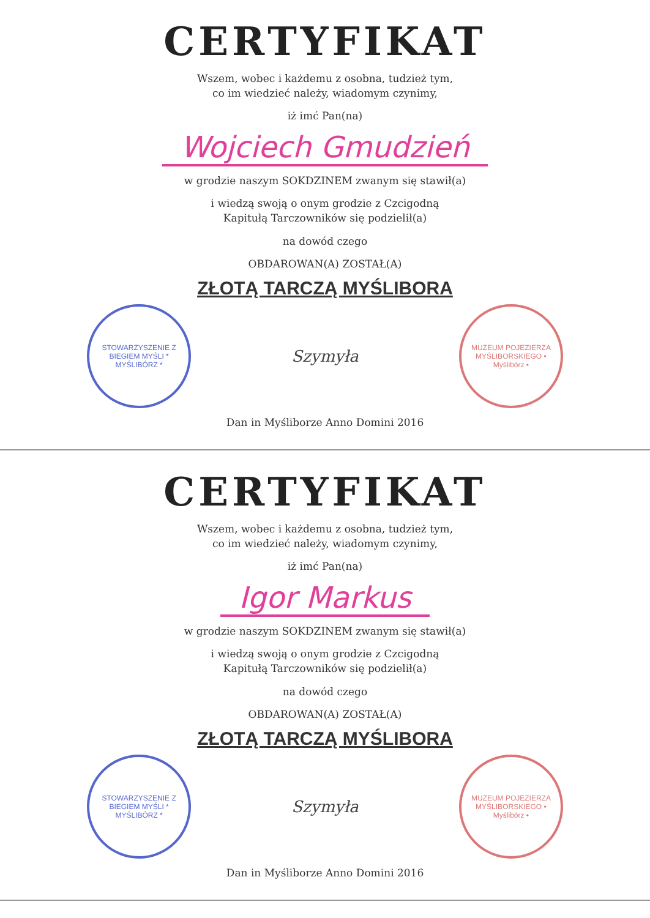CERTYFIKAT
Wszem, wobec i każdemu z osobna, tudzież tym,
co im wiedzieć należy, wiadomym czynimy,
iż imć Pan(na)
Wojciech Gmudzień
w grodzie naszym SOKDZINEM zwanym się stawił(a)
i wiedzą swoją o onym grodzie z Czcigodną
Kapitułą Tarczowników się podzielił(a)
na dowód czego
OBDAROWAN(A) ZOSTAŁ(A)
ZŁOTĄ TARCZĄ MYŚLIBORA
STOWARZYSZENIE Z BIEGIEM MYŚLI * MYŚLIBÓRZ *
Szymyła
MUZEUM POJEZIERZA MYŚLIBORSKIEGO • Myślibórz •
Dan in Myśliborze Anno Domini 2016
CERTYFIKAT
Wszem, wobec i każdemu z osobna, tudzież tym,
co im wiedzieć należy, wiadomym czynimy,
iż imć Pan(na)
Igor Markus
w grodzie naszym SOKDZINEM zwanym się stawił(a)
i wiedzą swoją o onym grodzie z Czcigodną
Kapitułą Tarczowników się podzielił(a)
na dowód czego
OBDAROWAN(A) ZOSTAŁ(A)
ZŁOTĄ TARCZĄ MYŚLIBORA
STOWARZYSZENIE Z BIEGIEM MYŚLI * MYŚLIBÓRZ *
Szymyła
MUZEUM POJEZIERZA MYŚLIBORSKIEGO • Myślibórz •
Dan in Myśliborze Anno Domini 2016